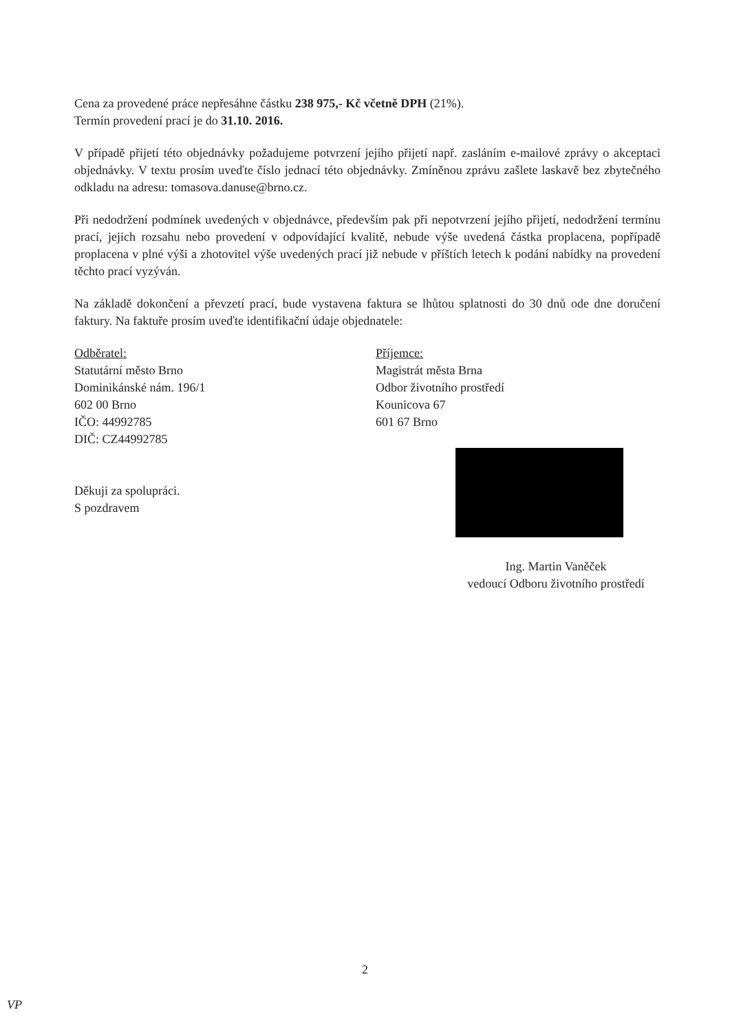Cena za provedené práce nepřesáhne částku 238 975,- Kč včetně DPH (21%).
Termín provedení prací je do 31.10. 2016.
V případě přijetí této objednávky požadujeme potvrzení jejího přijetí např. zasláním e-mailové zprávy o akceptaci objednávky. V textu prosím uveďte číslo jednací této objednávky. Zmíněnou zprávu zašlete laskavě bez zbytečného odkladu na adresu: tomasova.danuse@brno.cz.
Při nedodržení podmínek uvedených v objednávce, především pak při nepotvrzení jejího přijetí, nedodržení termínu prací, jejich rozsahu nebo provedení v odpovídající kvalitě, nebude výše uvedená částka proplacena, popřípadě proplacena v plné výši a zhotovitel výše uvedených prací již nebude v příštích letech k podání nabídky na provedení těchto prací vyzýván.
Na základě dokončení a převzetí prací, bude vystavena faktura se lhůtou splatnosti do 30 dnů ode dne doručení faktury. Na faktuře prosím uveďte identifikační údaje objednatele:
Odběratel:
Statutární město Brno
Dominikánské nám. 196/1
602 00 Brno
IČO: 44992785
DIČ: CZ44992785
Příjemce:
Magistrát města Brna
Odbor životního prostředí
Kounicova 67
601 67 Brno
Děkuji za spolupráci.
S pozdravem
Ing. Martin Vaněček
vedoucí Odboru životního prostředí
2
VP